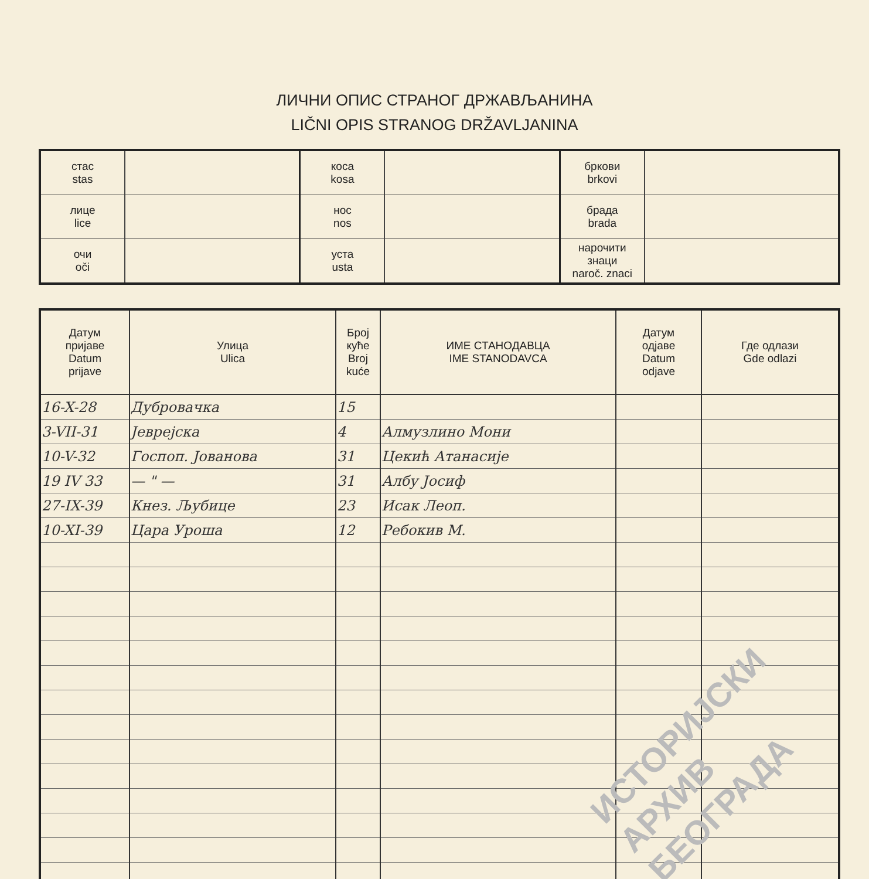ЛИЧНИ ОПИС СТРАНОГ ДРЖАВЉАНИНА
LIČNI OPIS STRANOG DRŽAVLJANINA
| стас stas | | коса kosa | | бркови brkovi | |
| лице lice | | нос nos | | брада brada | |
| очи oči | | уста usta | | нарочити знаци naroč. znaci | |
| Датум пријаве Datum prijave | Улица Ulica | Број куће Broj kuće | ИМЕ СТАНОДАВЦА IME STANODAVCA | Датум одјаве Datum odjave | Где одлази Gde odlazi |
| --- | --- | --- | --- | --- | --- |
| 16-X-28 | Дубровачка | 15 | | | |
| 3-VII-31 | Јеврејска | 4 | Алмузлино Мони | | |
| 10-V-32 | Госпоп. Јовановa | 31 | Цекић Атанасије | | |
| 19 IV 33 | — " — | 31 | Албу Јосиф | | |
| 27-IX-39 | Кнез. Љубице | 23 | Исак Леоп. | | |
| 10-XI-39 | Цара Уроша | 12 | Ребокив М. | | |
ИСТОРИЈСКИ
АРХИВ
БЕОГРАДА